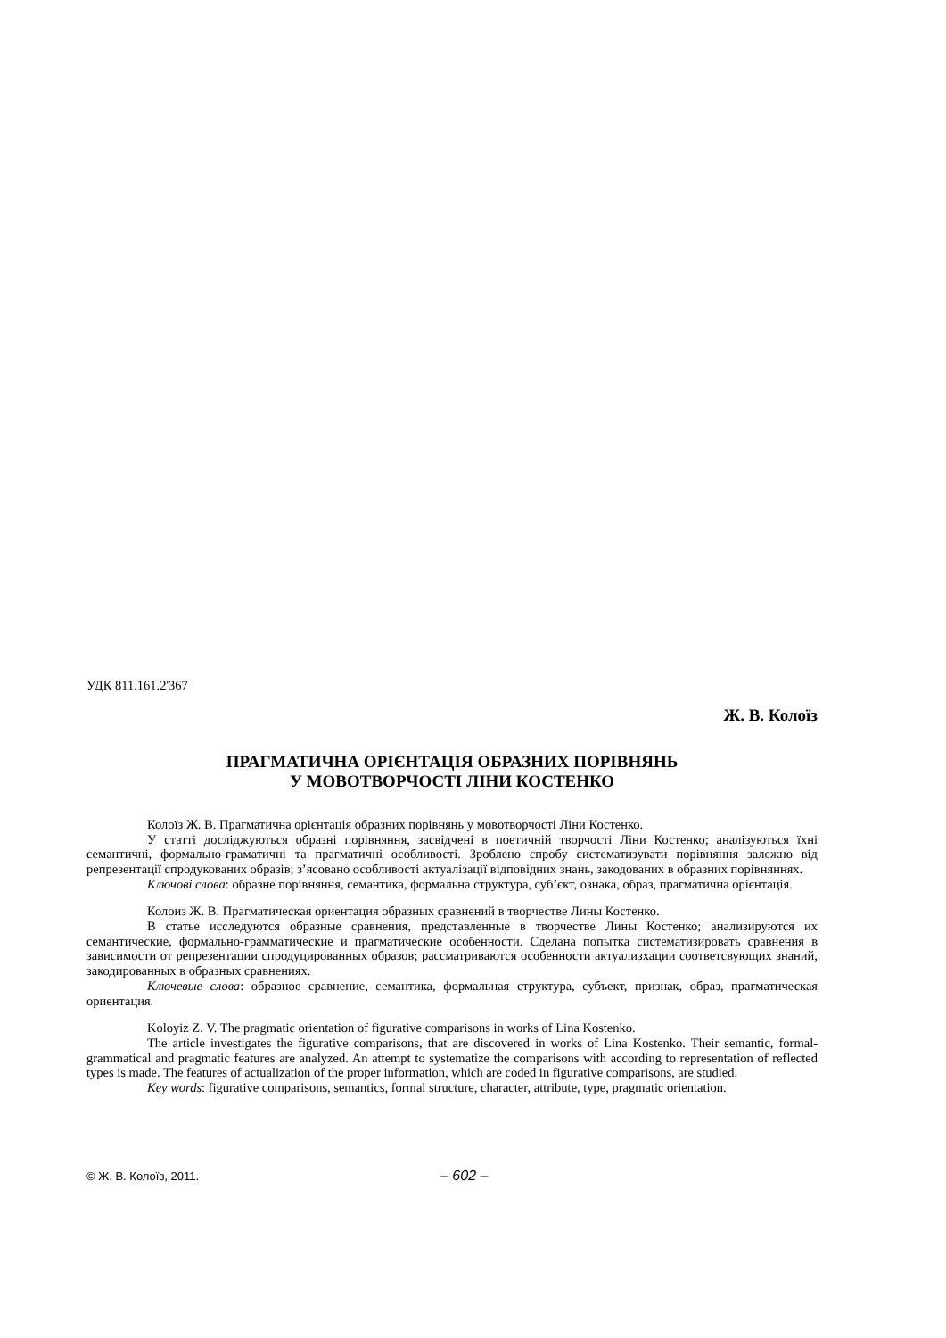УДК 811.161.2'367
Ж. В. Колоїз
ПРАГМАТИЧНА ОРІЄНТАЦІЯ ОБРАЗНИХ ПОРІВНЯНЬ
У МОВОТВОРЧОСТІ ЛІНИ КОСТЕНКО
Колоїз Ж. В. Прагматична орієнтація образних порівнянь у мовотворчості Ліни Костенко.
У статті досліджуються образні порівняння, засвідчені в поетичній творчості Ліни Костенко; аналізуються їхні семантичні, формально-граматичні та прагматичні особливості. Зроблено спробу систематизувати порівняння залежно від репрезентації спродукованих образів; з’ясовано особливості актуалізації відповідних знань, закодованих в образних порівняннях.
Ключові слова: образне порівняння, семантика, формальна структура, суб’єкт, ознака, образ, прагматична орієнтація.
Колоиз Ж. В. Прагматическая ориентация образных сравнений в творчестве Лины Костенко.
В статье исследуются образные сравнения, представленные в творчестве Лины Костенко; анализируются их семантические, формально-грамматические и прагматические особенности. Сделана попытка систематизировать сравнения в зависимости от репрезентации спродуцированных образов; рассматриваются особенности актуализхации соответсвующих знаний, закодированных в образных сравнениях.
Ключевые слова: образное сравнение, семантика, формальная структура, субъект, признак, образ, прагматическая ориентация.
Koloyiz Z. V. The pragmatic orientation of figurative comparisons in works of Lina Kostenko.
The article investigates the figurative comparisons, that are discovered in works of Lina Kostenko. Their semantic, formal-grammatical and pragmatic features are analyzed. An attempt to systematize the comparisons with according to representation of reflected types is made. The features of actualization of the proper information, which are coded in figurative comparisons, are studied.
Key words: figurative comparisons, semantics, formal structure, character, attribute, type, pragmatic orientation.
© Ж. В. Колоїз, 2011. – 602 –